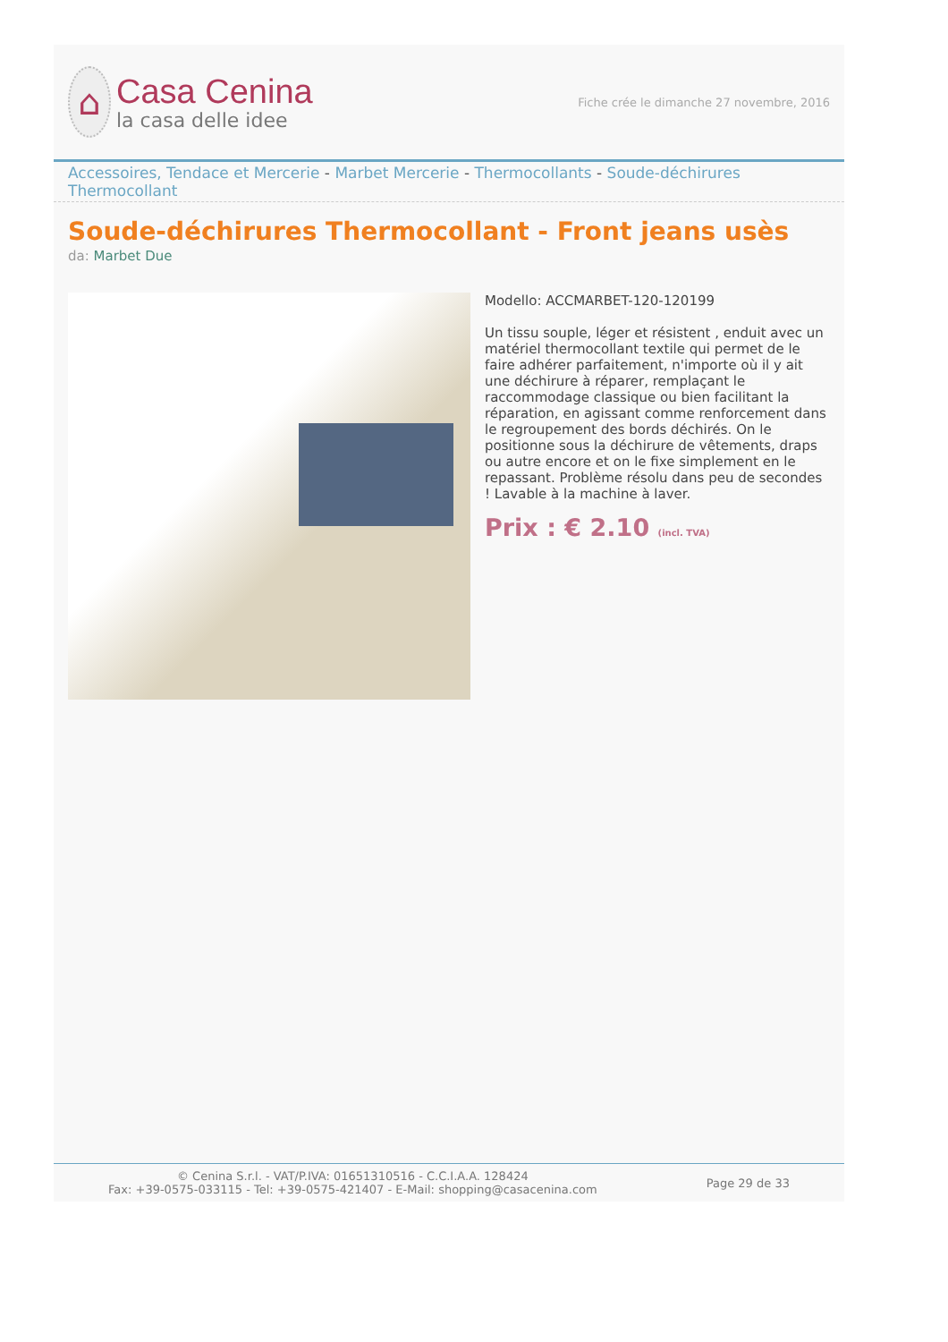⌂
Casa Cenina
la casa delle idee
Fiche crée le dimanche 27 novembre, 2016
Accessoires, Tendace et Mercerie - Marbet Mercerie - Thermocollants - Soude-déchirures Thermocollant
Soude-déchirures Thermocollant - Front jeans usès
da: Marbet Due
Modello: ACCMARBET-120-120199
Un tissu souple, léger et résistent , enduit avec un matériel thermocollant textile qui permet de le faire adhérer parfaitement, n'importe où il y ait une déchirure à réparer, remplaçant le raccommodage classique ou bien facilitant la réparation, en agissant comme renforcement dans le regroupement des bords déchirés. On le positionne sous la déchirure de vêtements, draps ou autre encore et on le fixe simplement en le repassant. Problème résolu dans peu de secondes ! Lavable à la machine à laver.
Prix : € 2.10 (incl. TVA)
© Cenina S.r.l. - VAT/P.IVA: 01651310516 - C.C.I.A.A. 128424
Fax: +39-0575-033115 - Tel: +39-0575-421407 - E-Mail: shopping@casacenina.com
Page 29 de 33